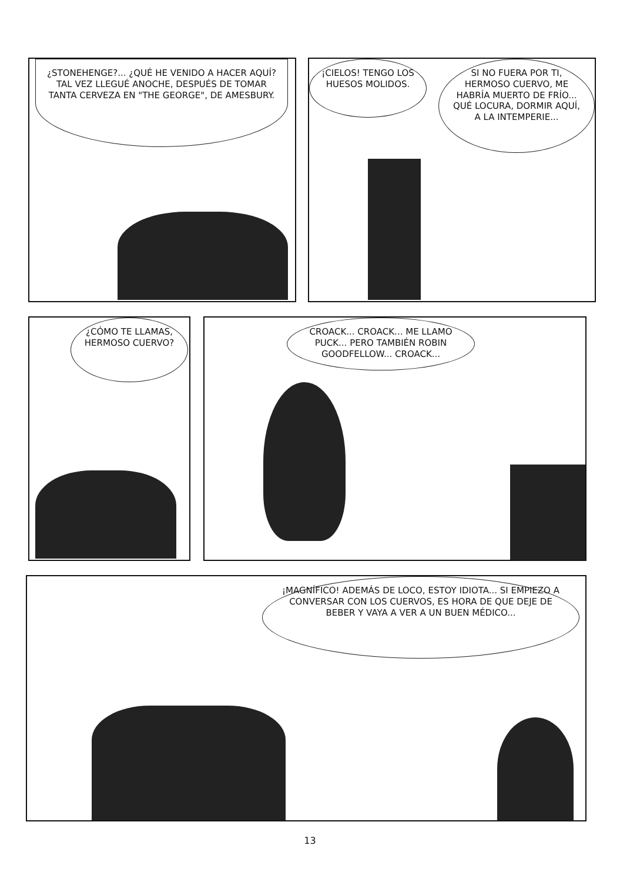¿STONEHENGE?... ¿QUÉ HE VENIDO A HACER AQUÍ? TAL VEZ LLEGUÉ ANOCHE, DESPUÉS DE TOMAR TANTA CERVEZA EN "THE GEORGE", DE AMESBURY.
¡CIELOS! TENGO LOS HUESOS MOLIDOS.
SI NO FUERA POR TI, HERMOSO CUERVO, ME HABRÍA MUERTO DE FRÍO... QUÉ LOCURA, DORMIR AQUÍ, A LA INTEMPERIE...
¿CÓMO TE LLAMAS, HERMOSO CUERVO?
CROACK... CROACK... ME LLAMO PUCK... PERO TAMBIÉN ROBIN GOODFELLOW... CROACK...
¡MAGNÍFICO! ADEMÁS DE LOCO, ESTOY IDIOTA... SI EMPIEZO A CONVERSAR CON LOS CUERVOS, ES HORA DE QUE DEJE DE BEBER Y VAYA A VER A UN BUEN MÉDICO...
13